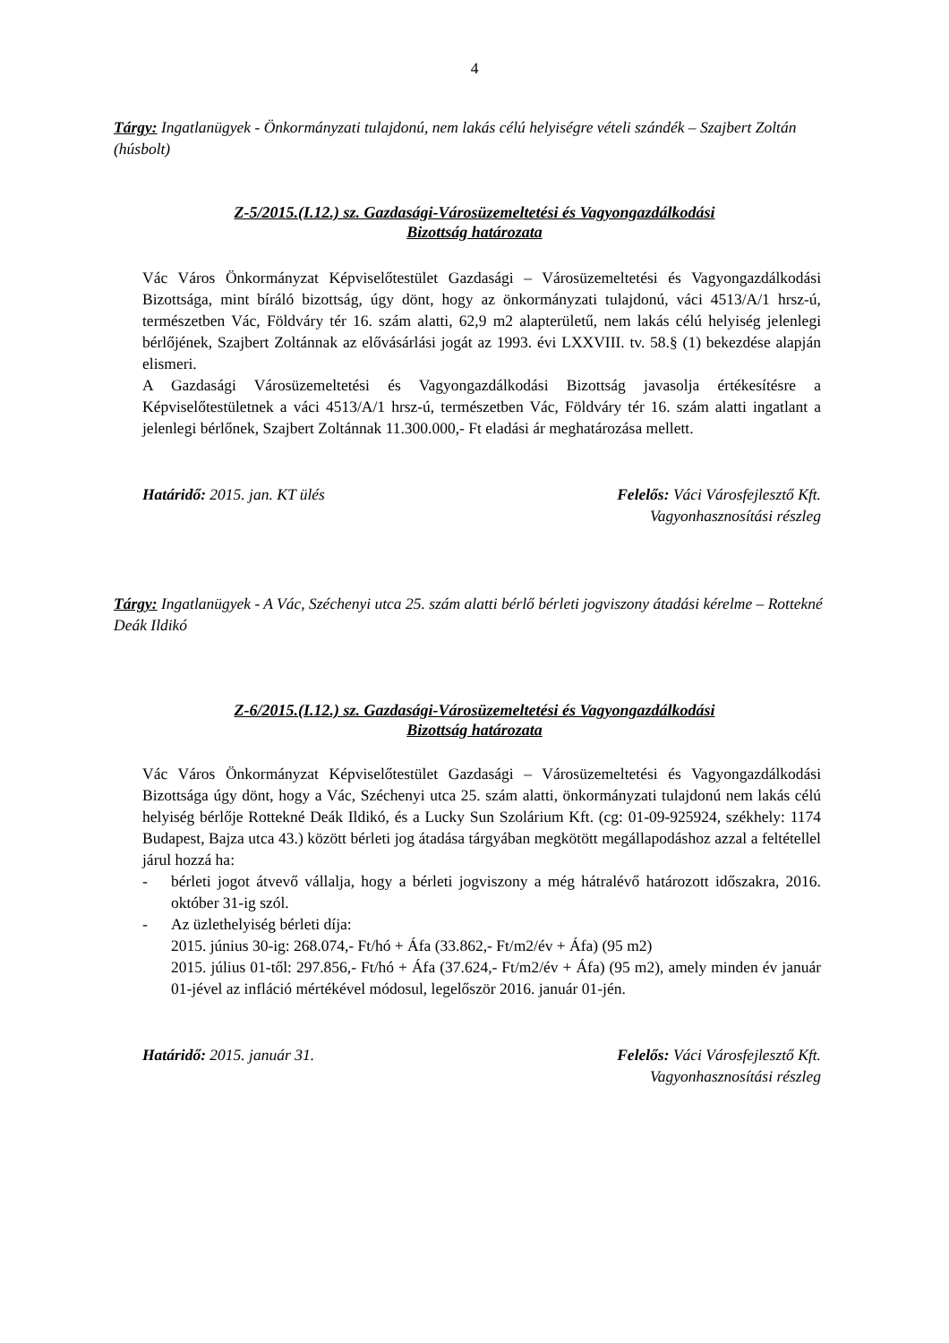4
Tárgy: Ingatlanügyek - Önkormányzati tulajdonú, nem lakás célú helyiségre vételi szándék – Szajbert Zoltán (húsbolt)
Z-5/2015.(I.12.) sz. Gazdasági-Városüzemeltetési és Vagyongazdálkodási
Bizottság határozata
Vác Város Önkormányzat Képviselőtestület Gazdasági – Városüzemeltetési és Vagyongazdálkodási Bizottsága, mint bíráló bizottság, úgy dönt, hogy az önkormányzati tulajdonú, váci 4513/A/1 hrsz-ú, természetben Vác, Földváry tér 16. szám alatti, 62,9 m2 alapterületű, nem lakás célú helyiség jelenlegi bérlőjének, Szajbert Zoltánnak az elővásárlási jogát az 1993. évi LXXVIII. tv. 58.§ (1) bekezdése alapján elismeri.
A Gazdasági Városüzemeltetési és Vagyongazdálkodási Bizottság javasolja értékesítésre a Képviselőtestületnek a váci 4513/A/1 hrsz-ú, természetben Vác, Földváry tér 16. szám alatti ingatlant a jelenlegi bérlőnek, Szajbert Zoltánnak 11.300.000,- Ft eladási ár meghatározása mellett.
Határidő: 2015. jan. KT ülés Felelős: Váci Városfejlesztő Kft.
Vagyonhasznosítási részleg
Tárgy: Ingatlanügyek - A Vác, Széchenyi utca 25. szám alatti bérlő bérleti jogviszony átadási kérelme – Rottekné Deák Ildikó
Z-6/2015.(I.12.) sz. Gazdasági-Városüzemeltetési és Vagyongazdálkodási
Bizottság határozata
Vác Város Önkormányzat Képviselőtestület Gazdasági – Városüzemeltetési és Vagyongazdálkodási Bizottsága úgy dönt, hogy a Vác, Széchenyi utca 25. szám alatti, önkormányzati tulajdonú nem lakás célú helyiség bérlője Rottekné Deák Ildikó, és a Lucky Sun Szolárium Kft. (cg: 01-09-925924, székhely: 1174 Budapest, Bajza utca 43.) között bérleti jog átadása tárgyában megkötött megállapodáshoz azzal a feltétellel járul hozzá ha:
- bérleti jogot átvevő vállalja, hogy a bérleti jogviszony a még hátralévő határozott időszakra, 2016. október 31-ig szól.
- Az üzlethelyiség bérleti díja:
2015. június 30-ig: 268.074,- Ft/hó + Áfa (33.862,- Ft/m2/év + Áfa) (95 m2)
2015. július 01-től: 297.856,- Ft/hó + Áfa (37.624,- Ft/m2/év + Áfa) (95 m2), amely minden év január 01-jével az infláció mértékével módosul, legelőször 2016. január 01-jén.
Határidő: 2015. január 31. Felelős: Váci Városfejlesztő Kft.
Vagyonhasznosítási részleg